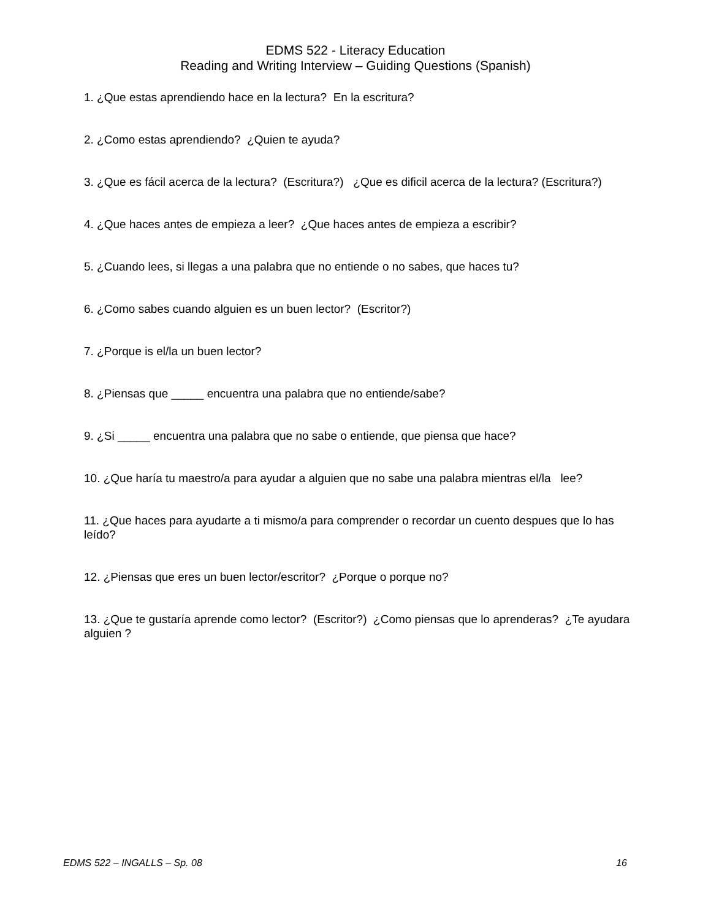EDMS 522 - Literacy Education
Reading and Writing Interview – Guiding Questions (Spanish)
1. ¿Que estas aprendiendo hace en la lectura? En la escritura?
2. ¿Como estas aprendiendo? ¿Quien te ayuda?
3. ¿Que es fácil acerca de la lectura? (Escritura?) ¿Que es dificil acerca de la lectura? (Escritura?)
4. ¿Que haces antes de empieza a leer? ¿Que haces antes de empieza a escribir?
5. ¿Cuando lees, si llegas a una palabra que no entiende o no sabes, que haces tu?
6. ¿Como sabes cuando alguien es un buen lector? (Escritor?)
7. ¿Porque is el/la un buen lector?
8. ¿Piensas que _____ encuentra una palabra que no entiende/sabe?
9. ¿Si _____ encuentra una palabra que no sabe o entiende, que piensa que hace?
10. ¿Que haría tu maestro/a para ayudar a alguien que no sabe una palabra mientras el/la lee?
11. ¿Que haces para ayudarte a ti mismo/a para comprender o recordar un cuento despues que lo has leído?
12. ¿Piensas que eres un buen lector/escritor? ¿Porque o porque no?
13. ¿Que te gustaría aprende como lector? (Escritor?) ¿Como piensas que lo aprenderas? ¿Te ayudara alguien ?
EDMS 522 – INGALLS – Sp. 08 16